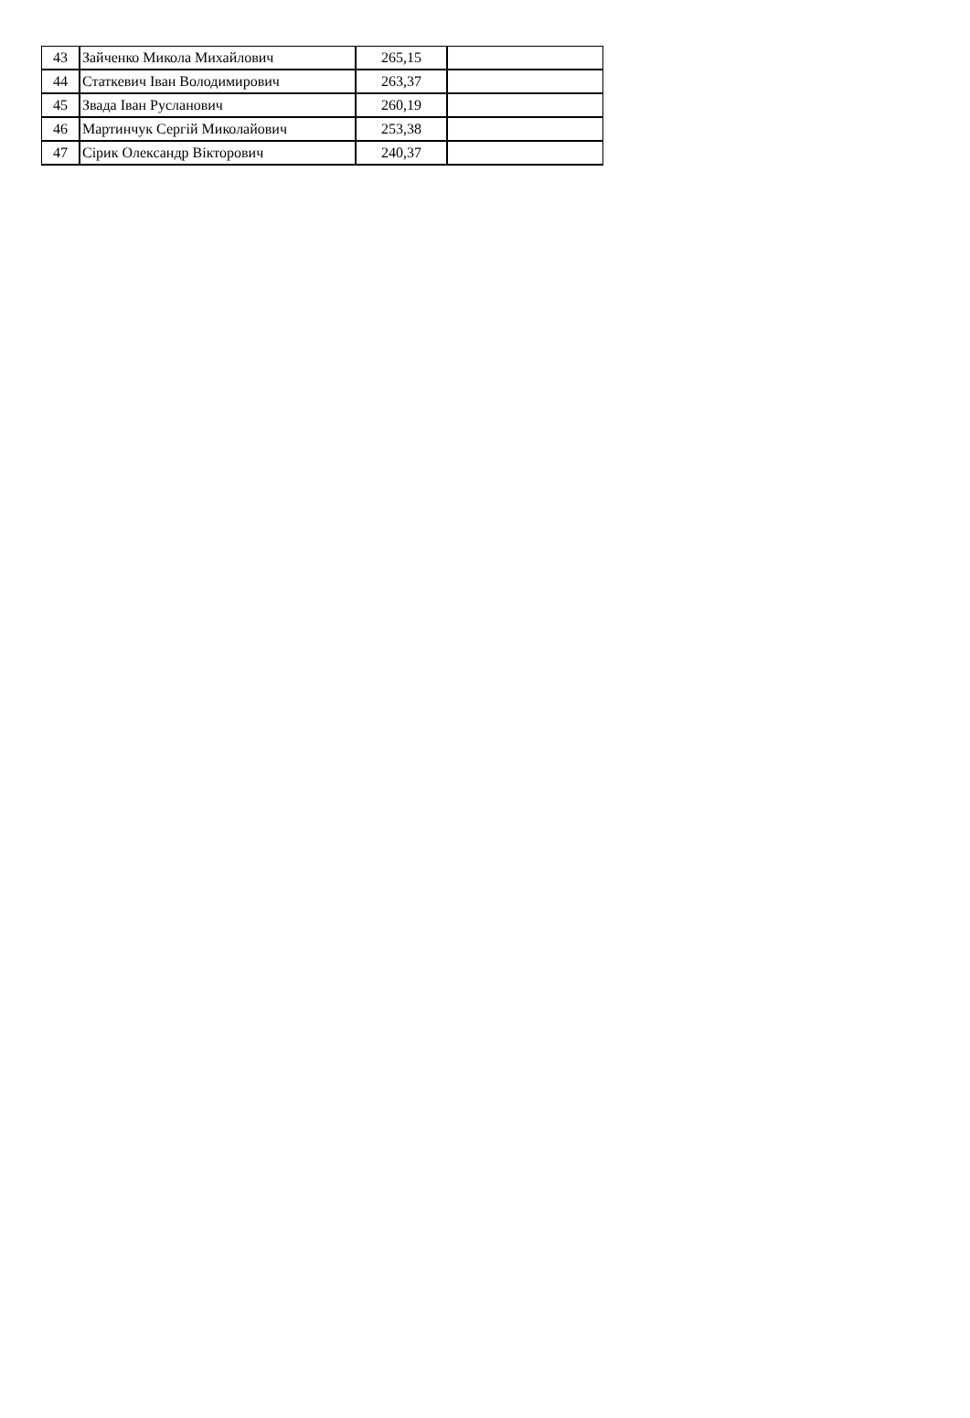| 43 | Зайченко Микола Михайлович | 265,15 | |
| 44 | Статкевич Іван Володимирович | 263,37 | |
| 45 | Звада Іван Русланович | 260,19 | |
| 46 | Мартинчук Сергій Миколайович | 253,38 | |
| 47 | Сірик Олександр Вікторович | 240,37 | |